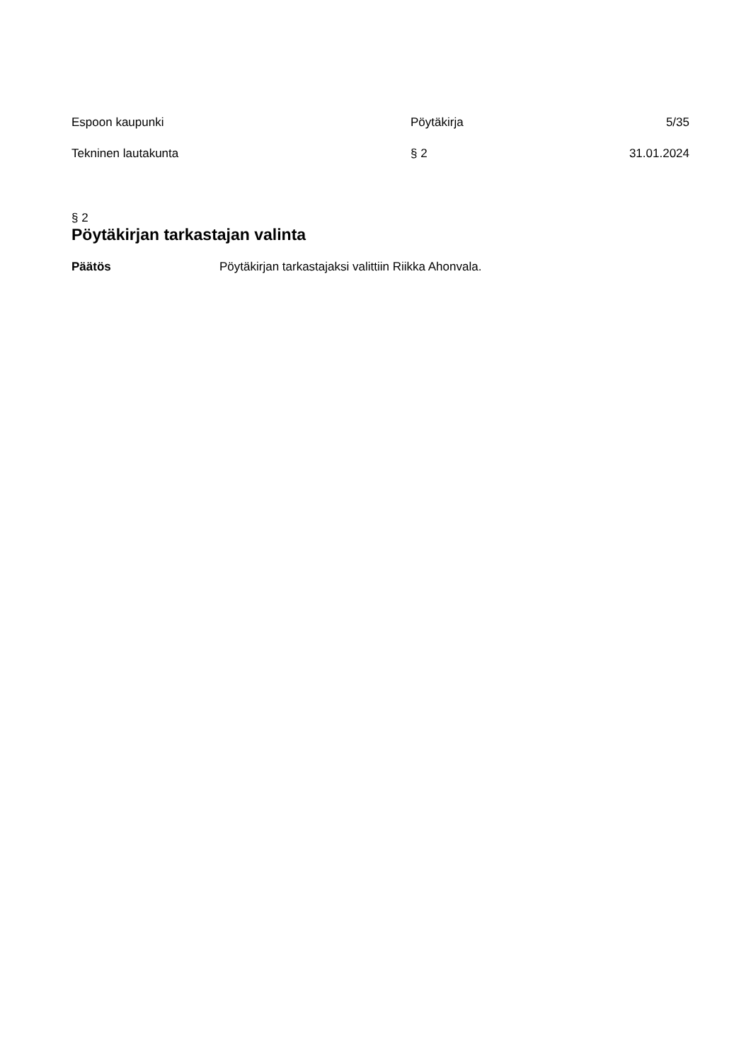Espoon kaupunki Pöytäkirja 5/35
Tekninen lautakunta § 2 31.01.2024
§ 2
Pöytäkirjan tarkastajan valinta
Päätös Pöytäkirjan tarkastajaksi valittiin Riikka Ahonvala.